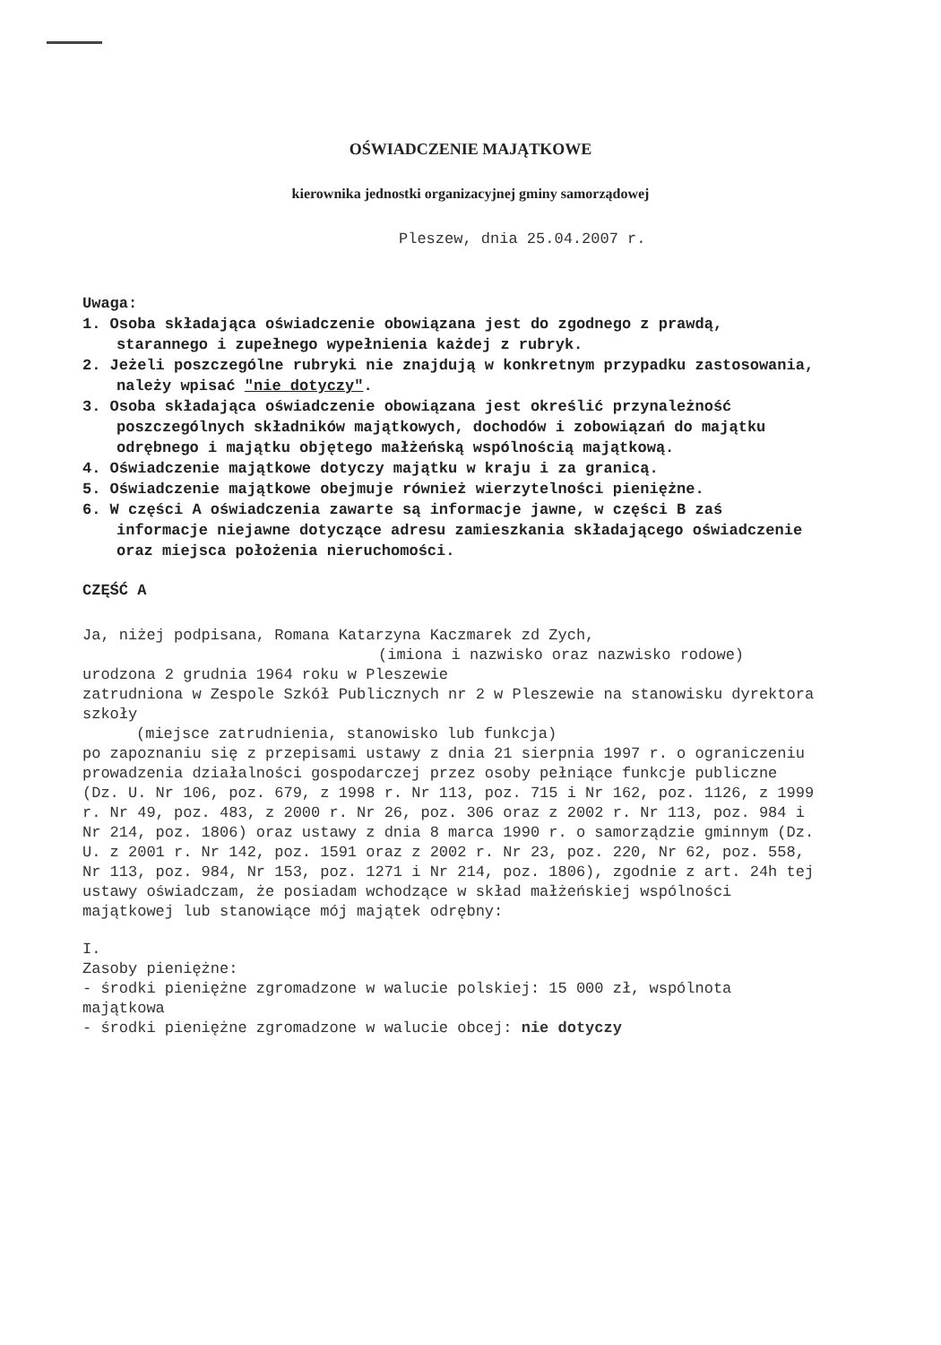OŚWIADCZENIE MAJĄTKOWE
kierownika jednostki organizacyjnej gminy samorządowej
Pleszew, dnia 25.04.2007 r.
Uwaga:
1. Osoba składająca oświadczenie obowiązana jest do zgodnego z prawdą, starannego i zupełnego wypełnienia każdej z rubryk.
2. Jeżeli poszczególne rubryki nie znajdują w konkretnym przypadku zastosowania, należy wpisać "nie dotyczy".
3. Osoba składająca oświadczenie obowiązana jest określić przynależność poszczególnych składników majątkowych, dochodów i zobowiązań do majątku odrębnego i majątku objętego małżeńską wspólnością majątkową.
4. Oświadczenie majątkowe dotyczy majątku w kraju i za granicą.
5. Oświadczenie majątkowe obejmuje również wierzytelności pieniężne.
6. W części A oświadczenia zawarte są informacje jawne, w części B zaś informacje niejawne dotyczące adresu zamieszkania składającego oświadczenie oraz miejsca położenia nieruchomości.
CZĘŚĆ A
Ja, niżej podpisana, Romana Katarzyna Kaczmarek zd Zych,
(imiona i nazwisko oraz nazwisko rodowe)
urodzona 2 grudnia 1964 roku w Pleszewie
zatrudniona w Zespole Szkół Publicznych nr 2 w Pleszewie na stanowisku dyrektora szkoły
(miejsce zatrudnienia, stanowisko lub funkcja)
po zapoznaniu się z przepisami ustawy z dnia 21 sierpnia 1997 r. o ograniczeniu prowadzenia działalności gospodarczej przez osoby pełniące funkcje publiczne (Dz. U. Nr 106, poz. 679, z 1998 r. Nr 113, poz. 715 i Nr 162, poz. 1126, z 1999 r. Nr 49, poz. 483, z 2000 r. Nr 26, poz. 306 oraz z 2002 r. Nr 113, poz. 984 i Nr 214, poz. 1806) oraz ustawy z dnia 8 marca 1990 r. o samorządzie gminnym (Dz. U. z 2001 r. Nr 142, poz. 1591 oraz z 2002 r. Nr 23, poz. 220, Nr 62, poz. 558, Nr 113, poz. 984, Nr 153, poz. 1271 i Nr 214, poz. 1806), zgodnie z art. 24h tej ustawy oświadczam, że posiadam wchodzące w skład małżeńskiej wspólności majątkowej lub stanowiące mój majątek odrębny:
I.
Zasoby pieniężne:
- środki pieniężne zgromadzone w walucie polskiej: 15 000 zł, wspólnota majątkowa
- środki pieniężne zgromadzone w walucie obcej: nie dotyczy